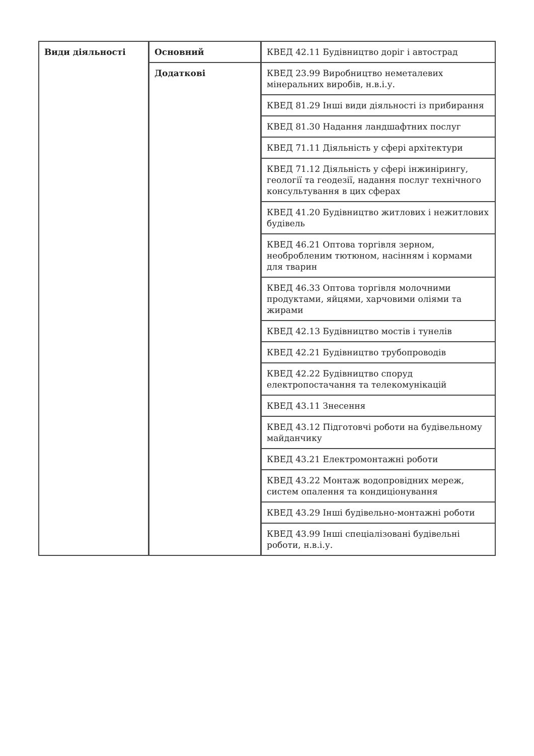| Види діяльності | Основний | КВЕД 42.11 Будівництво доріг і автострад |
| | Додаткові | КВЕД 23.99 Виробництво неметалевих мінеральних виробів, н.в.і.у. |
| | | КВЕД 81.29 Інші види діяльності із прибирання |
| | | КВЕД 81.30 Надання ландшафтних послуг |
| | | КВЕД 71.11 Діяльність у сфері архітектури |
| | | КВЕД 71.12 Діяльність у сфері інжинірингу, геології та геодезії, надання послуг технічного консультування в цих сферах |
| | | КВЕД 41.20 Будівництво житлових і нежитлових будівель |
| | | КВЕД 46.21 Оптова торгівля зерном, необробленим тютюном, насінням і кормами для тварин |
| | | КВЕД 46.33 Оптова торгівля молочними продуктами, яйцями, харчовими оліями та жирами |
| | | КВЕД 42.13 Будівництво мостів і тунелів |
| | | КВЕД 42.21 Будівництво трубопроводів |
| | | КВЕД 42.22 Будівництво споруд електропостачання та телекомунікацій |
| | | КВЕД 43.11 Знесення |
| | | КВЕД 43.12 Підготовчі роботи на будівельному майданчику |
| | | КВЕД 43.21 Електромонтажні роботи |
| | | КВЕД 43.22 Монтаж водопровідних мереж, систем опалення та кондиціонування |
| | | КВЕД 43.29 Інші будівельно-монтажні роботи |
| | | КВЕД 43.99 Інші спеціалізовані будівельні роботи, н.в.і.у. |